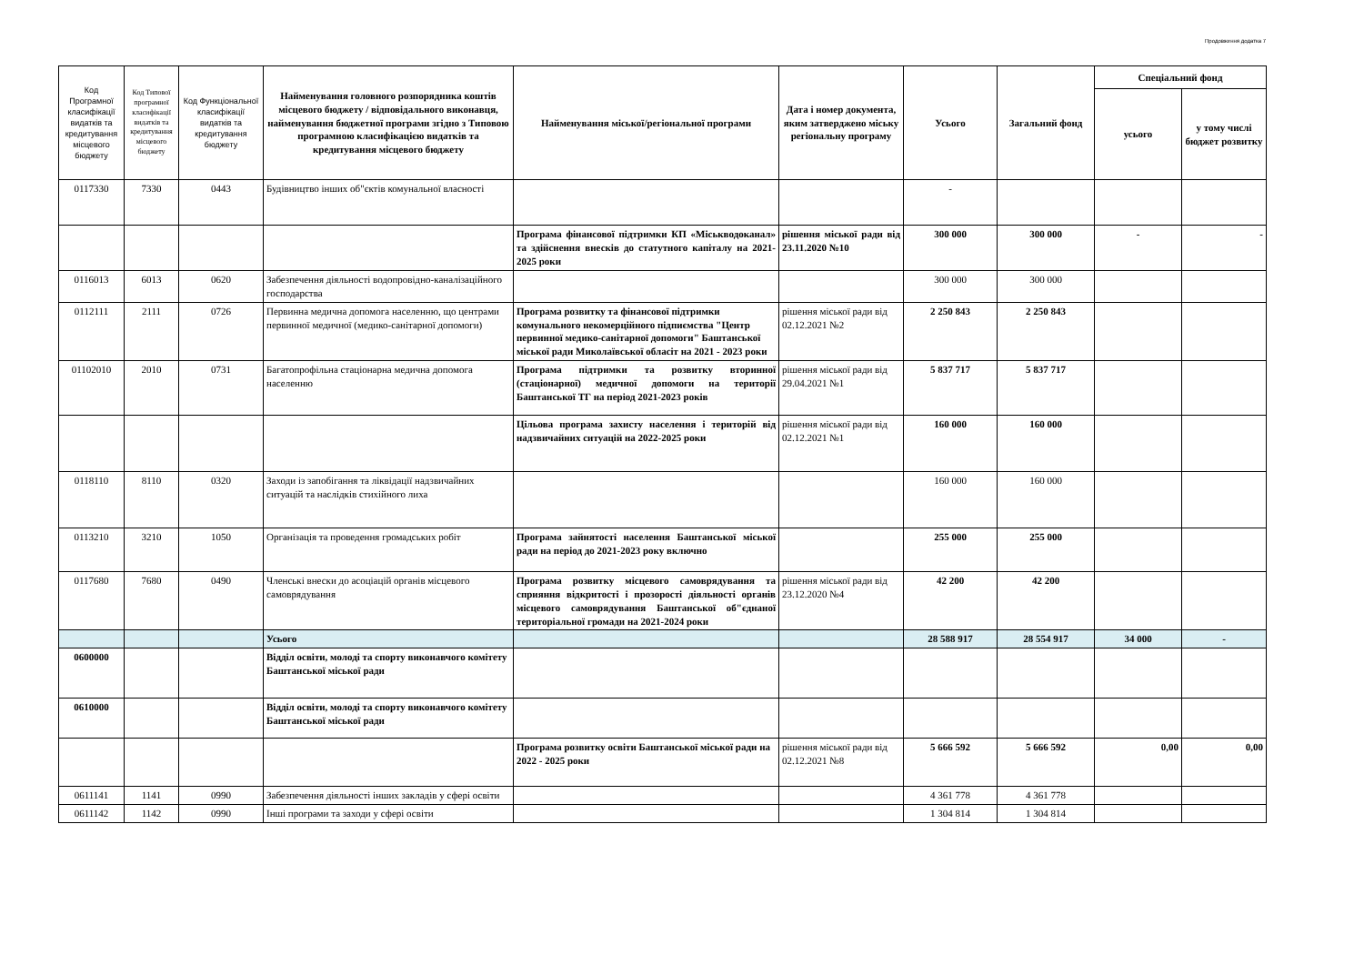Продовження додатка 7
| Код Програмної класифікації видатків та кредитування місцевого бюджету | Код Типової програмної класифікації видатків та кредитування місцевого бюджету | Код Функціональної класифікації видатків та кредитування бюджету | Найменування головного розпорядника коштів місцевого бюджету / відповідального виконавця, найменування бюджетної програми згідно з Типовою програмною класифікацією видатків та кредитування місцевого бюджету | Найменування міської/регіональної програми | Дата і номер документа, яким затверджено міську регіональну програму | Усього | Загальний фонд | Спеціальний фонд | |
| --- | --- | --- | --- | --- | --- | --- | --- | --- | --- |
| | | | | | | | | усього | у тому числі бюджет розвитку |
| 0117330 | 7330 | 0443 | Будівництво інших об"єктів комунальної власності | | | - | | | |
| | | | | Програма фінансової підтримки КП «Міськводоканал» та здійснення внесків до статутного капіталу на 2021-2025 роки | рішення міської ради від 23.11.2020 №10 | 300 000 | 300 000 | - | - |
| 0116013 | 6013 | 0620 | Забезпечення діяльності водопровідно-каналізаційного господарства | | | 300 000 | 300 000 | | |
| 0112111 | 2111 | 0726 | Первинна медична допомога населенню, що центрами первинної медичної (медико-санітарної допомоги) | Програма розвитку та фінансової підтримки комунального некомерційного підпиємства "Центр первинної медико-санітарної допомоги" Баштанської міської ради Миколаївської обласіт на 2021 - 2023 роки | рішення міської ради від 02.12.2021 №2 | 2 250 843 | 2 250 843 | | |
| 01102010 | 2010 | 0731 | Багатопрофільна стаціонарна медична допомога населенню | Програма підтримки та розвитку вторинної (стаціонарної) медичної допомоги на території Баштанської ТГ на період 2021-2023 років | рішення міської ради від 29.04.2021 №1 | 5 837 717 | 5 837 717 | | |
| | | | | Цільова програма захисту населення і територій від надзвичайних ситуацій на 2022-2025 роки | рішення міської ради від 02.12.2021 №1 | 160 000 | 160 000 | | |
| 0118110 | 8110 | 0320 | Заходи із запобігання та ліквідації надзвичайних ситуацій та наслідків стихійного лиха | | | 160 000 | 160 000 | | |
| 0113210 | 3210 | 1050 | Організація та проведення громадських робіт | Програма зайнятості населення Баштанської міської ради на період до 2021-2023 року включно | | 255 000 | 255 000 | | |
| 0117680 | 7680 | 0490 | Членські внески до асоціацій органів місцевого самоврядування | Програма розвитку місцевого самоврядування та сприяння відкритості і прозорості діяльності органів місцевого самоврядування Баштанської об"єднаної територіальної громади на 2021-2024 роки | рішення міської ради від 23.12.2020 №4 | 42 200 | 42 200 | | |
| | | | Усього | | | 28 588 917 | 28 554 917 | 34 000 | - |
| 0600000 | | | Відділ освіти, молоді та спорту виконавчого комітету Баштанської міської ради | | | | | | |
| 0610000 | | | Відділ освіти, молоді та спорту виконавчого комітету Баштанської міської ради | | | | | | |
| | | | | Програма розвитку освіти Баштанської міської ради на 2022 - 2025 роки | рішення міської ради від 02.12.2021 №8 | 5 666 592 | 5 666 592 | 0,00 | 0,00 |
| 0611141 | 1141 | 0990 | Забезпечення діяльності інших закладів у сфері освіти | | | 4 361 778 | 4 361 778 | | |
| 0611142 | 1142 | 0990 | Інші програми та заходи у сфері освіти | | | 1 304 814 | 1 304 814 | | |